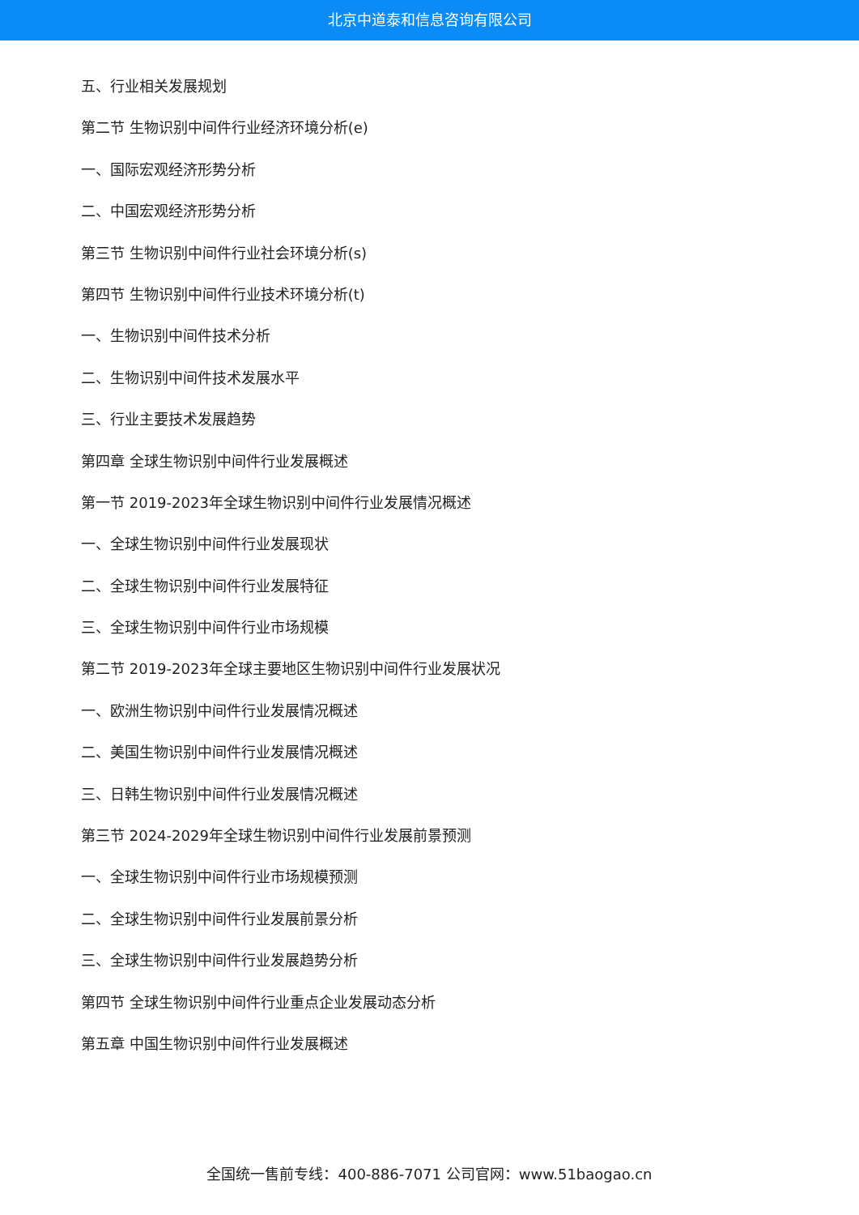北京中道泰和信息咨询有限公司
五、行业相关发展规划
第二节 生物识别中间件行业经济环境分析(e)
一、国际宏观经济形势分析
二、中国宏观经济形势分析
第三节 生物识别中间件行业社会环境分析(s)
第四节 生物识别中间件行业技术环境分析(t)
一、生物识别中间件技术分析
二、生物识别中间件技术发展水平
三、行业主要技术发展趋势
第四章 全球生物识别中间件行业发展概述
第一节 2019-2023年全球生物识别中间件行业发展情况概述
一、全球生物识别中间件行业发展现状
二、全球生物识别中间件行业发展特征
三、全球生物识别中间件行业市场规模
第二节 2019-2023年全球主要地区生物识别中间件行业发展状况
一、欧洲生物识别中间件行业发展情况概述
二、美国生物识别中间件行业发展情况概述
三、日韩生物识别中间件行业发展情况概述
第三节 2024-2029年全球生物识别中间件行业发展前景预测
一、全球生物识别中间件行业市场规模预测
二、全球生物识别中间件行业发展前景分析
三、全球生物识别中间件行业发展趋势分析
第四节 全球生物识别中间件行业重点企业发展动态分析
第五章 中国生物识别中间件行业发展概述
全国统一售前专线：400-886-7071 公司官网：www.51baogao.cn